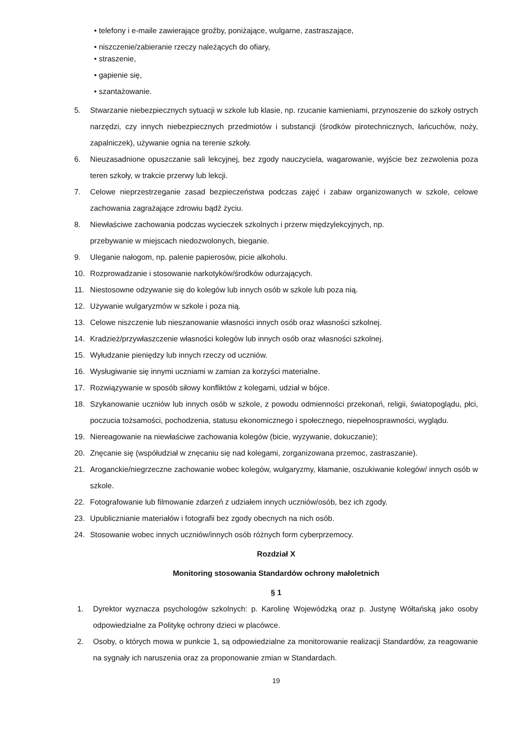• telefony i e-maile zawierające groźby, poniżające, wulgarne, zastraszające,
• niszczenie/zabieranie rzeczy należących do ofiary,
• straszenie,
• gapienie się,
• szantażowanie.
5. Stwarzanie niebezpiecznych sytuacji w szkole lub klasie, np. rzucanie kamieniami, przynoszenie do szkoły ostrych narzędzi, czy innych niebezpiecznych przedmiotów i substancji (środków pirotechnicznych, łańcuchów, noży, zapalniczek), używanie ognia na terenie szkoły.
6. Nieuzasadnione opuszczanie sali lekcyjnej, bez zgody nauczyciela, wagarowanie, wyjście bez zezwolenia poza teren szkoły, w trakcie przerwy lub lekcji.
7. Celowe nieprzestrzeganie zasad bezpieczeństwa podczas zajęć i zabaw organizowanych w szkole, celowe zachowania zagrażające zdrowiu bądź życiu.
8. Niewłaściwe zachowania podczas wycieczek szkolnych i przerw międzylekcyjnych, np.
przebywanie w miejscach niedozwolonych, bieganie.
9. Uleganie nałogom, np. palenie papierosów, picie alkoholu.
10. Rozprowadzanie i stosowanie narkotyków/środków odurzających.
11. Niestosowne odzywanie się do kolegów lub innych osób w szkole lub poza nią.
12. Używanie wulgaryzmów w szkole i poza nią.
13. Celowe niszczenie lub nieszanowanie własności innych osób oraz własności szkolnej.
14. Kradzież/przywłaszczenie własności kolegów lub innych osób oraz własności szkolnej.
15. Wyłudzanie pieniędzy lub innych rzeczy od uczniów.
16. Wysługiwanie się innymi uczniami w zamian za korzyści materialne.
17. Rozwiązywanie w sposób siłowy konfliktów z kolegami, udział w bójce.
18. Szykanowanie uczniów lub innych osób w szkole, z powodu odmienności przekonań, religii, światopoglądu, płci, poczucia tożsamości, pochodzenia, statusu ekonomicznego i społecznego, niepełnosprawności, wyglądu.
19. Niereagowanie na niewłaściwe zachowania kolegów (bicie, wyzywanie, dokuczanie);
20. Znęcanie się (współudział w znęcaniu się nad kolegami, zorganizowana przemoc, zastraszanie).
21. Aroganckie/niegrzeczne zachowanie wobec kolegów, wulgaryzmy, kłamanie, oszukiwanie kolegów/ innych osób w szkole.
22. Fotografowanie lub filmowanie zdarzeń z udziałem innych uczniów/osób, bez ich zgody.
23. Upublicznianie materiałów i fotografii bez zgody obecnych na nich osób.
24. Stosowanie wobec innych uczniów/innych osób różnych form cyberprzemocy.
Rozdział X
Monitoring stosowania Standardów ochrony małoletnich
§ 1
1. Dyrektor wyznacza psychologów szkolnych: p. Karolinę Wojewódzką oraz p. Justynę Wółtańską jako osoby odpowiedzialne za Politykę ochrony dzieci w placówce.
2. Osoby, o których mowa w punkcie 1, są odpowiedzialne za monitorowanie realizacji Standardów, za reagowanie na sygnały ich naruszenia oraz za proponowanie zmian w Standardach.
19